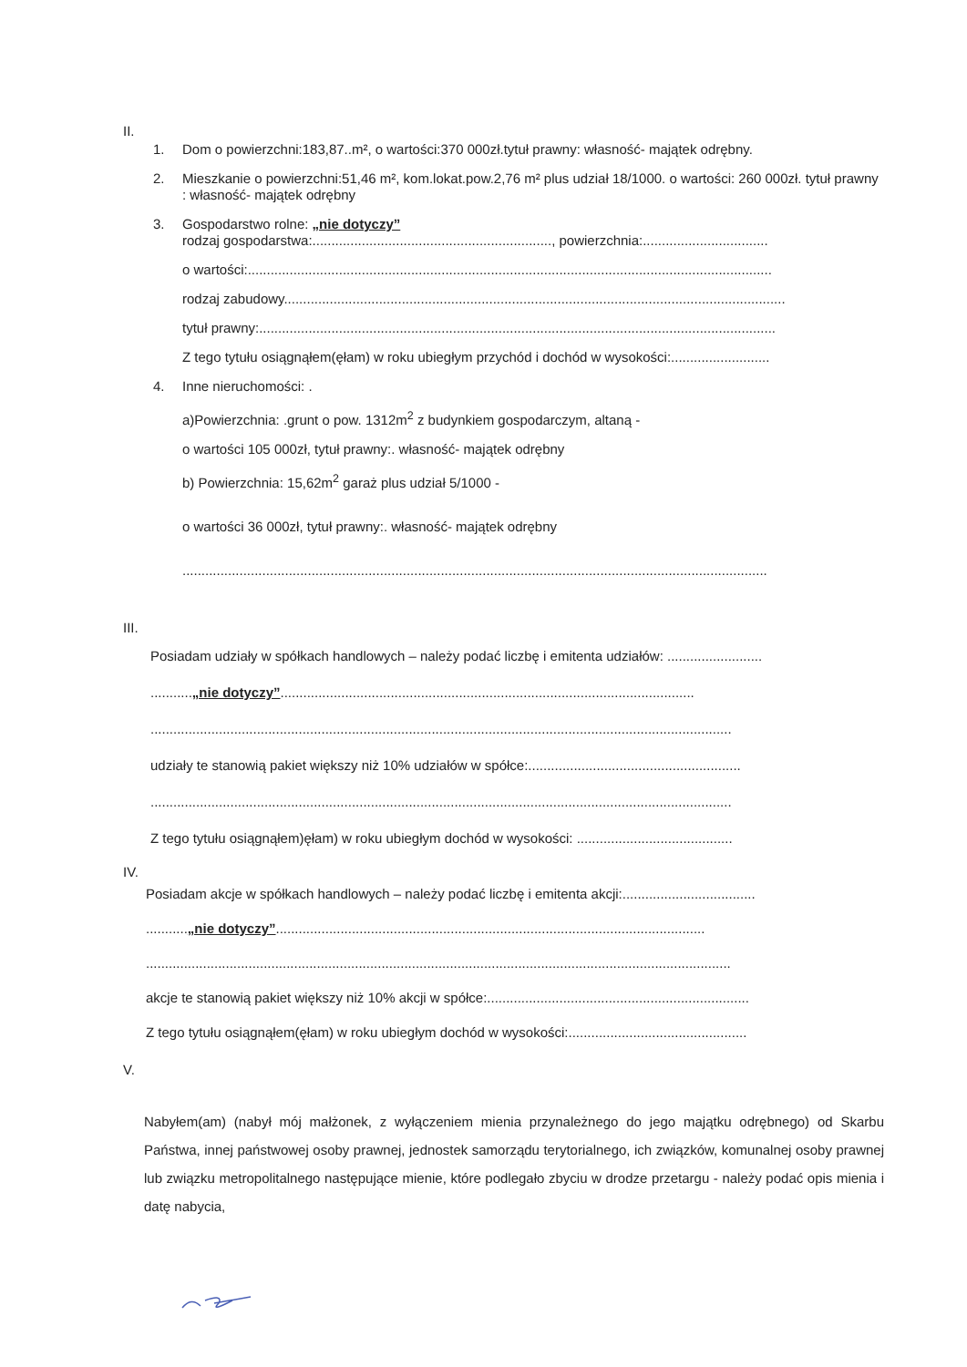II.
1. Dom o powierzchni:183,87..m², o wartości:370 000zł.tytuł prawny: własność- majątek odrębny.
2. Mieszkanie o powierzchni:51,46 m², kom.lokat.pow.2,76 m² plus udział 18/1000. o wartości: 260 000zł. tytuł prawny : własność- majątek odrębny
3. Gospodarstwo rolne: „nie dotyczy”
rodzaj gospodarstwa:..............................................................., powierzchnia:.................................
o wartości:..........................................................................................................................................
rodzaj zabudowy....................................................................................................................................
tytuł prawny:........................................................................................................................................
Z tego tytułu osiągnąłem(ęłam) w roku ubiegłym przychód i dochód w wysokości:..........................
4. Inne nieruchomości: .
a)Powierzchnia: .grunt o pow. 1312m<sup>2</sup> z budynkiem gospodarczym, altaną -
o wartości 105 000zł, tytuł prawny:. własność- majątek odrębny
b) Powierzchnia: 15,62m<sup>2</sup> garaż plus udział 5/1000 -
o wartości 36 000zł, tytuł prawny:. własność- majątek odrębny
..........................................................................................................................................................
III.
Posiadam udziały w spółkach handlowych – należy podać liczbę i emitenta udziałów: .........................
...........„nie dotyczy”.............................................................................................................
.........................................................................................................................................................
udziały te stanowią pakiet większy niż 10% udziałów w spółce:........................................................
.........................................................................................................................................................
Z tego tytułu osiągnąłem)ęłam) w roku ubiegłym dochód w wysokości: .........................................
IV.
Posiadam akcje w spółkach handlowych – należy podać liczbę i emitenta akcji:...................................
...........„nie dotyczy”.................................................................................................................
..........................................................................................................................................................
akcje te stanowią pakiet większy niż 10% akcji w spółce:.....................................................................
Z tego tytułu osiągnąłem(ęłam) w roku ubiegłym dochód w wysokości:...............................................
V.
Nabyłem(am) (nabył mój małżonek, z wyłączeniem mienia przynależnego do jego majątku odrębnego) od Skarbu Państwa, innej państwowej osoby prawnej, jednostek samorządu terytorialnego, ich związków, komunalnej osoby prawnej lub związku metropolitalnego następujące mienie, które podlegało zbyciu w drodze przetargu - należy podać opis mienia i datę nabycia,